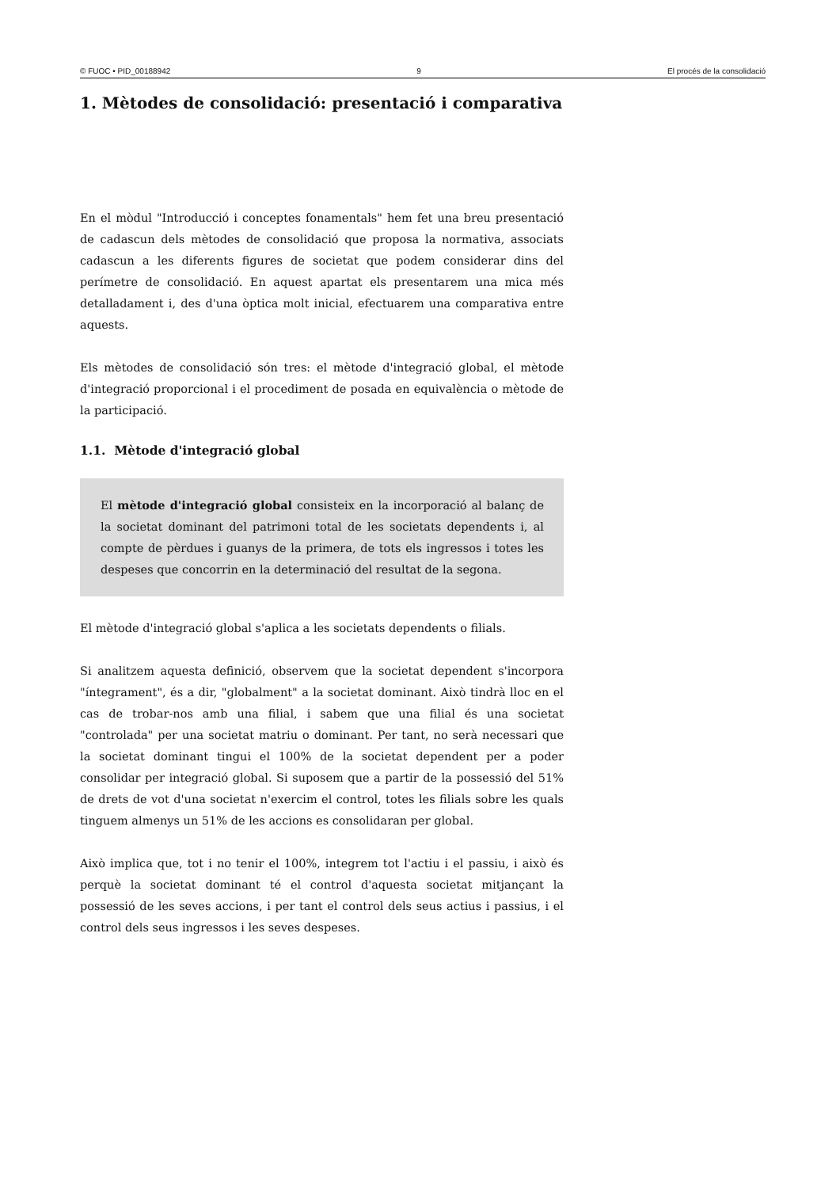© FUOC • PID_00188942 9 El procés de la consolidació
1. Mètodes de consolidació: presentació i comparativa
En el mòdul "Introducció i conceptes fonamentals" hem fet una breu presentació de cadascun dels mètodes de consolidació que proposa la normativa, associats cadascun a les diferents figures de societat que podem considerar dins del perímetre de consolidació. En aquest apartat els presentarem una mica més detalladament i, des d'una òptica molt inicial, efectuarem una comparativa entre aquests.
Els mètodes de consolidació són tres: el mètode d'integració global, el mètode d'integració proporcional i el procediment de posada en equivalència o mètode de la participació.
1.1. Mètode d'integració global
El mètode d'integració global consisteix en la incorporació al balanç de la societat dominant del patrimoni total de les societats dependents i, al compte de pèrdues i guanys de la primera, de tots els ingressos i totes les despeses que concorrin en la determinació del resultat de la segona.
El mètode d'integració global s'aplica a les societats dependents o filials.
Si analitzem aquesta definició, observem que la societat dependent s'incorpora "íntegrament", és a dir, "globalment" a la societat dominant. Això tindrà lloc en el cas de trobar-nos amb una filial, i sabem que una filial és una societat "controlada" per una societat matriu o dominant. Per tant, no serà necessari que la societat dominant tingui el 100% de la societat dependent per a poder consolidar per integració global. Si suposem que a partir de la possessió del 51% de drets de vot d'una societat n'exercim el control, totes les filials sobre les quals tinguem almenys un 51% de les accions es consolidaran per global.
Això implica que, tot i no tenir el 100%, integrem tot l'actiu i el passiu, i això és perquè la societat dominant té el control d'aquesta societat mitjançant la possessió de les seves accions, i per tant el control dels seus actius i passius, i el control dels seus ingressos i les seves despeses.